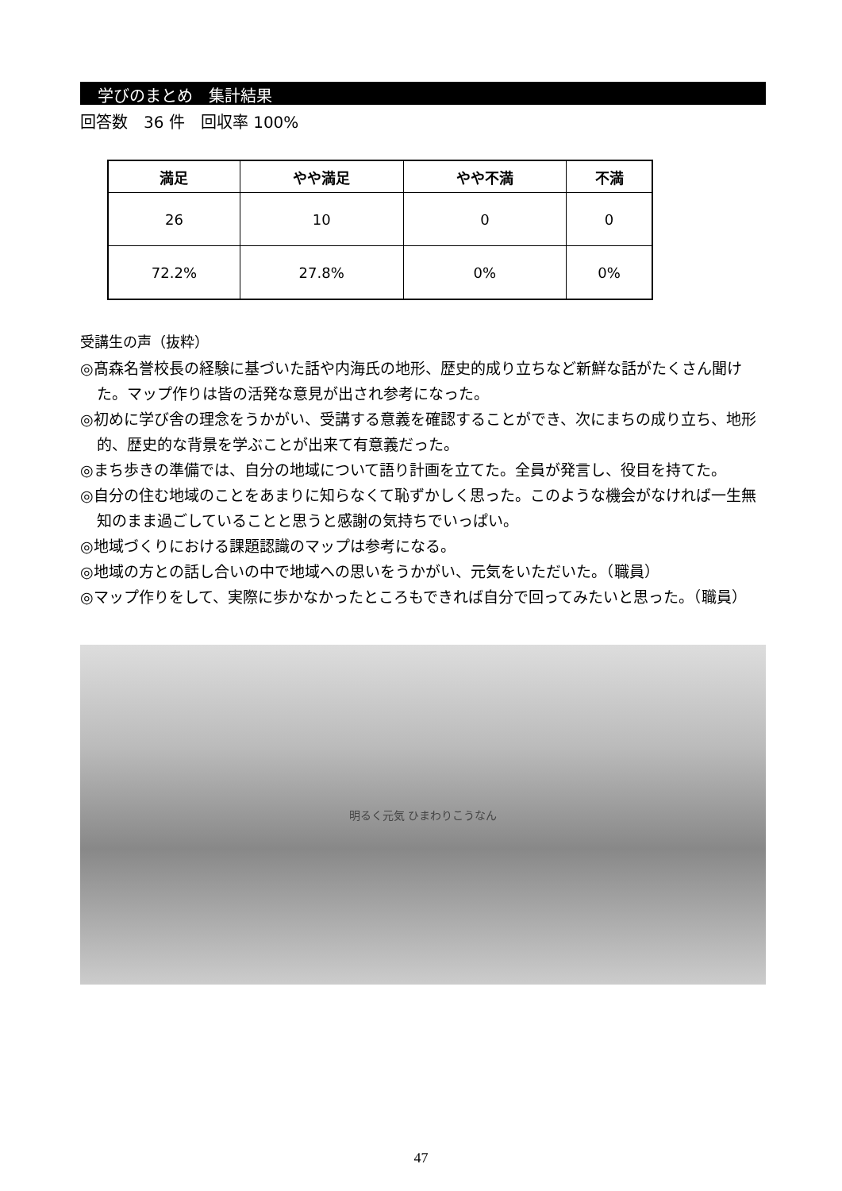学びのまとめ　集計結果
回答数　36 件　回収率 100%
| 満足 | やや満足 | やや不満 | 不満 |
| --- | --- | --- | --- |
| 26 | 10 | 0 | 0 |
| 72.2% | 27.8% | 0% | 0% |
受講生の声（抜粋）
◎髙森名誉校長の経験に基づいた話や内海氏の地形、歴史的成り立ちなど新鮮な話がたくさん聞けた。マップ作りは皆の活発な意見が出され参考になった。
◎初めに学び舎の理念をうかがい、受講する意義を確認することができ、次にまちの成り立ち、地形的、歴史的な背景を学ぶことが出来て有意義だった。
◎まち歩きの準備では、自分の地域について語り計画を立てた。全員が発言し、役目を持てた。
◎自分の住む地域のことをあまりに知らなくて恥ずかしく思った。このような機会がなければ一生無知のまま過ごしていることと思うと感謝の気持ちでいっぱい。
◎地域づくりにおける課題認識のマップは参考になる。
◎地域の方との話し合いの中で地域への思いをうかがい、元気をいただいた。（職員）
◎マップ作りをして、実際に歩かなかったところもできれば自分で回ってみたいと思った。（職員）
明るく元気 ひまわりこうなん
47